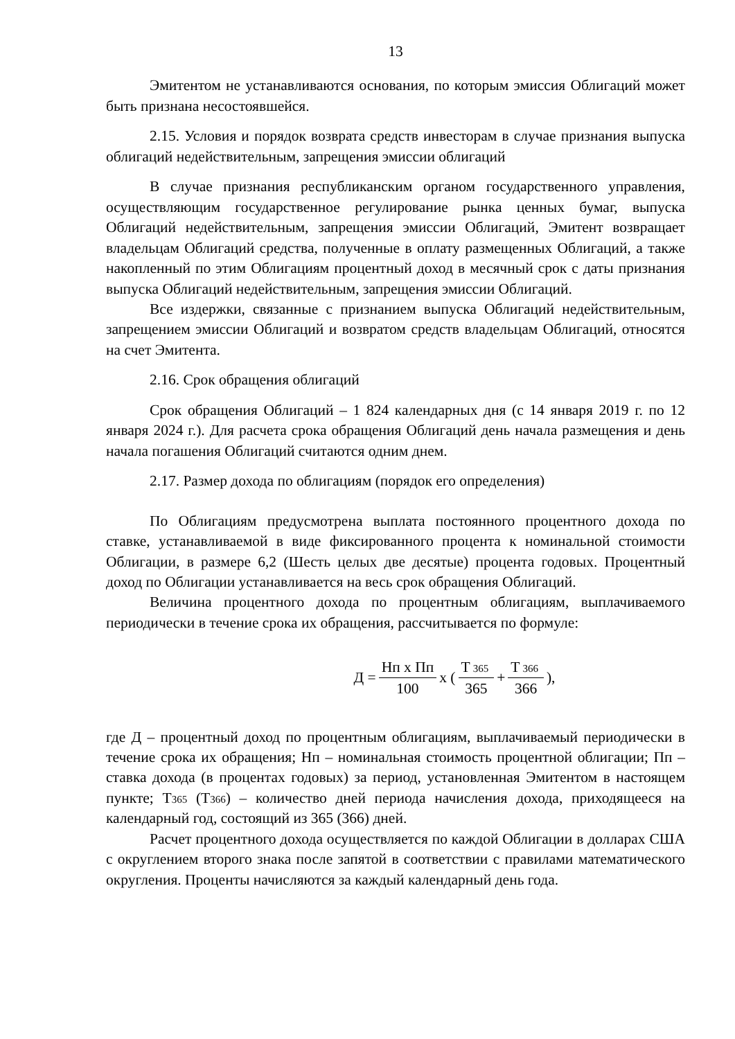13
Эмитентом не устанавливаются основания, по которым эмиссия Облигаций может быть признана несостоявшейся.
2.15. Условия и порядок возврата средств инвесторам в случае признания выпуска облигаций недействительным, запрещения эмиссии облигаций
В случае признания республиканским органом государственного управления, осуществляющим государственное регулирование рынка ценных бумаг, выпуска Облигаций недействительным, запрещения эмиссии Облигаций, Эмитент возвращает владельцам Облигаций средства, полученные в оплату размещенных Облигаций, а также накопленный по этим Облигациям процентный доход в месячный срок с даты признания выпуска Облигаций недействительным, запрещения эмиссии Облигаций.
Все издержки, связанные с признанием выпуска Облигаций недействительным, запрещением эмиссии Облигаций и возвратом средств владельцам Облигаций, относятся на счет Эмитента.
2.16. Срок обращения облигаций
Срок обращения Облигаций – 1 824 календарных дня (с 14 января 2019 г. по 12 января 2024 г.). Для расчета срока обращения Облигаций день начала размещения и день начала погашения Облигаций считаются одним днем.
2.17. Размер дохода по облигациям (порядок его определения)
По Облигациям предусмотрена выплата постоянного процентного дохода по ставке, устанавливаемой в виде фиксированного процента к номинальной стоимости Облигации, в размере 6,2 (Шесть целых две десятые) процента годовых. Процентный доход по Облигации устанавливается на весь срок обращения Облигаций.
Величина процентного дохода по процентным облигациям, выплачиваемого периодически в течение срока их обращения, рассчитывается по формуле:
Д = Нп х Пп 100 х ( Т 365 365 + Т 366 366 ),
где Д – процентный доход по процентным облигациям, выплачиваемый периодически в течение срока их обращения; Нп – номинальная стоимость процентной облигации; Пп – ставка дохода (в процентах годовых) за период, установленная Эмитентом в настоящем пункте; Т365 (Т366) – количество дней периода начисления дохода, приходящееся на календарный год, состоящий из 365 (366) дней.
Расчет процентного дохода осуществляется по каждой Облигации в долларах США с округлением второго знака после запятой в соответствии с правилами математического округления. Проценты начисляются за каждый календарный день года.